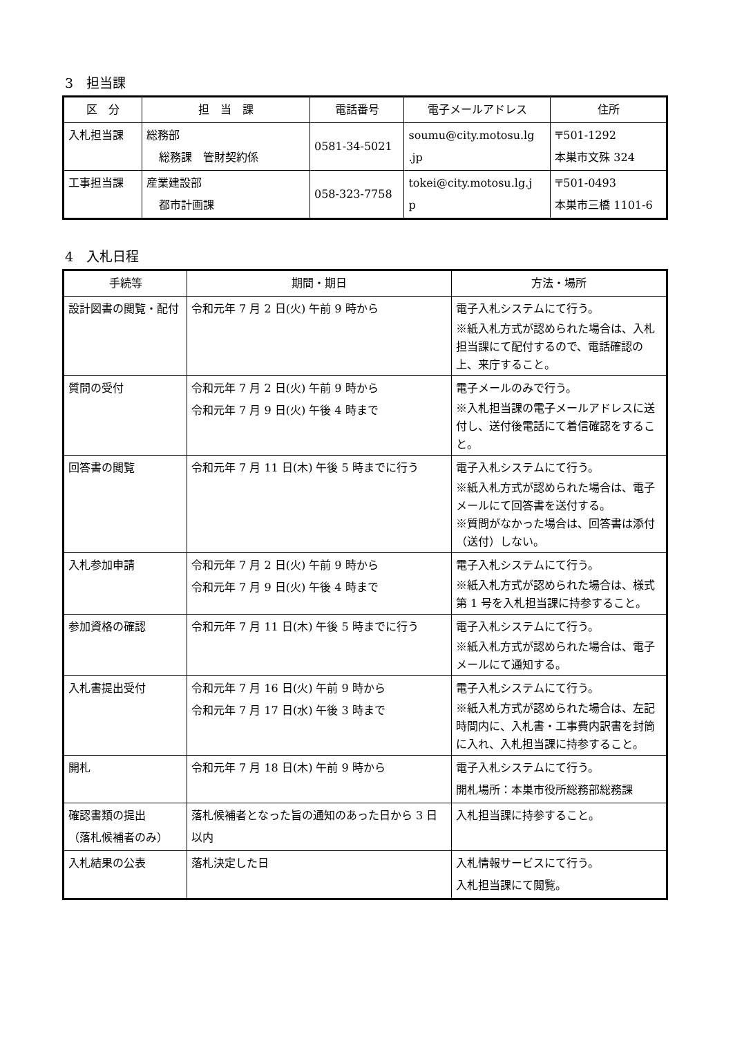3　担当課
| 区 分 | 担 当 課 | 電話番号 | 電子メールアドレス | 住所 |
| --- | --- | --- | --- | --- |
| 入札担当課 | 総務部 総務課 管財契約係 | 0581-34-5021 | soumu@city.motosu.lg .jp | 〒501-1292 本巣市文殊 324 |
| 工事担当課 | 産業建設部 都市計画課 | 058-323-7758 | tokei@city.motosu.lg.j p | 〒501-0493 本巣市三橋 1101-6 |
4　入札日程
| 手続等 | 期間・期日 | 方法・場所 |
| --- | --- | --- |
| 設計図書の閲覧・配付 | 令和元年 7 月 2 日(火) 午前 9 時から | 電子入札システムにて行う。 ※紙入札方式が認められた場合は、入札担当課にて配付するので、電話確認の上、来庁すること。 |
| 質問の受付 | 令和元年 7 月 2 日(火) 午前 9 時から 令和元年 7 月 9 日(火) 午後 4 時まで | 電子メールのみで行う。 ※入札担当課の電子メールアドレスに送付し、送付後電話にて着信確認をすること。 |
| 回答書の閲覧 | 令和元年 7 月 11 日(木) 午後 5 時までに行う | 電子入札システムにて行う。 ※紙入札方式が認められた場合は、電子メールにて回答書を送付する。 ※質問がなかった場合は、回答書は添付（送付）しない。 |
| 入札参加申請 | 令和元年 7 月 2 日(火) 午前 9 時から 令和元年 7 月 9 日(火) 午後 4 時まで | 電子入札システムにて行う。 ※紙入札方式が認められた場合は、様式第 1 号を入札担当課に持参すること。 |
| 参加資格の確認 | 令和元年 7 月 11 日(木) 午後 5 時までに行う | 電子入札システムにて行う。 ※紙入札方式が認められた場合は、電子メールにて通知する。 |
| 入札書提出受付 | 令和元年 7 月 16 日(火) 午前 9 時から 令和元年 7 月 17 日(水) 午後 3 時まで | 電子入札システムにて行う。 ※紙入札方式が認められた場合は、左記時間内に、入札書・工事費内訳書を封筒に入れ、入札担当課に持参すること。 |
| 開札 | 令和元年 7 月 18 日(木) 午前 9 時から | 電子入札システムにて行う。 開札場所：本巣市役所総務部総務課 |
| 確認書類の提出 （落札候補者のみ） | 落札候補者となった旨の通知のあった日から 3 日以内 | 入札担当課に持参すること。 |
| 入札結果の公表 | 落札決定した日 | 入札情報サービスにて行う。 入札担当課にて閲覧。 |